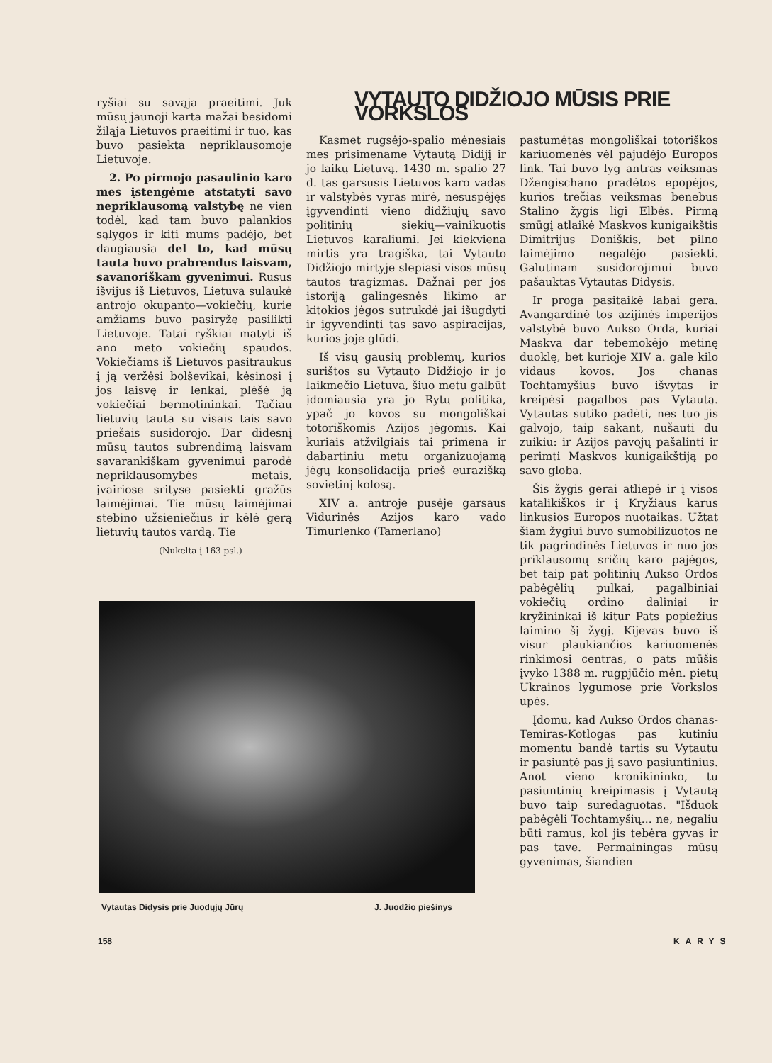ryšiai su savąja praeitimi. Juk mūsų jaunoji karta mažai besidomi žiląja Lietuvos praeitimi ir tuo, kas buvo pasiekta nepriklausomoje Lietuvoje.
2. Po pirmojo pasaulinio karo mes įstengėme atstatyti savo nepriklausomą valstybę ne vien todėl, kad tam buvo palankios sąlygos ir kiti mums padėjo, bet daugiausia del to, kad mūsų tauta buvo prabrendus laisvam, savanoriškam gyvenimui. Rusus išvijus iš Lietuvos, Lietuva sulaukė antrojo okupanto—vokiečių, kurie amžiams buvo pasiryžę pasilikti Lietuvoje. Tatai ryškiai matyti iš ano meto vokiečių spaudos. Vokiečiams iš Lietuvos pasitraukus į ją veržėsi bolševikai, kėsinosi į jos laisvę ir lenkai, plėšė ją vokiečiai bermotininkai. Tačiau lietuvių tauta su visais tais savo priešais susidorojo. Dar didesnį mūsų tautos subrendimą laisvam savarankiškam gyvenimui parodė nepriklausomybės metais, įvairiose srityse pasiekti gražūs laimėjimai. Tie mūsų laimėjimai stebino užsieniečius ir kėlė gerą lietuvių tautos vardą. Tie
(Nukelta į 163 psl.)
VYTAUTO DIDŽIOJO MŪSIS PRIE VORKSLOS
Kasmet rugsėjo-spalio mėnesiais mes prisimename Vytautą Didijį ir jo laikų Lietuvą. 1430 m. spalio 27 d. tas garsusis Lietuvos karo vadas ir valstybės vyras mirė, nesuspėjęs įgyvendinti vieno didžiųjų savo politinių siekių—vainikuotis Lietuvos karaliumi. Jei kiekviena mirtis yra tragiška, tai Vytauto Didžiojo mirtyje slepiasi visos mūsų tautos tragizmas. Dažnai per jos istoriją galingesnės likimo ar kitokios jėgos sutrukdė jai išugdyti ir įgyvendinti tas savo aspiracijas, kurios joje glūdi.
Iš visų gausių problemų, kurios surištos su Vytauto Didžiojo ir jo laikmečio Lietuva, šiuo metu galbūt įdomiausia yra jo Rytų politika, ypač jo kovos su mongoliškai totoriškomis Azijos jėgomis. Kai kuriais atžvilgiais tai primena ir dabartiniu metu organizuojamą jėgų konsolidaciją prieš eurazišką sovietinį kolosą.
XIV a. antroje pusėje garsaus Vidurinės Azijos karo vado Timurlenko (Tamerlano)
pastumėtas mongoliškai totoriškos kariuomenės vėl pajudėjo Europos link. Tai buvo lyg antras veiksmas Džengischano pradėtos epopėjos, kurios trečias veiksmas benebus Stalino žygis ligi Elbės. Pirmą smūgį atlaikė Maskvos kunigaikštis Dimitrijus Doniškis, bet pilno laimėjimo negalėjo pasiekti. Galutinam susidorojimui buvo pašauktas Vytautas Didysis.
Ir proga pasitaikė labai gera. Avangardinė tos azijinės imperijos valstybė buvo Aukso Orda, kuriai Maskva dar tebemokėjo metinę duoklę, bet kurioje XIV a. gale kilo vidaus kovos. Jos chanas Tochtamyšius buvo išvytas ir kreipėsi pagalbos pas Vytautą. Vytautas sutiko padėti, nes tuo jis galvojo, taip sakant, nušauti du zuikiu: ir Azijos pavojų pašalinti ir perimti Maskvos kunigaikštiją po savo globa.
Šis žygis gerai atliepė ir į visos katalikiškos ir į Kryžiaus karus linkusios Europos nuotaikas. Užtat šiam žygiui buvo sumobilizuotos ne tik pagrindinės Lietuvos ir nuo jos priklausomų sričių karo pajėgos, bet taip pat politinių Aukso Ordos pabėgėlių pulkai, pagalbiniai vokiečių ordino daliniai ir kryžininkai iš kitur Pats popiežius laimino šį žygį. Kijevas buvo iš visur plaukiančios kariuomenės rinkimosi centras, o pats mūšis įvyko 1388 m. rugpjūčio mėn. pietų Ukrainos lygumose prie Vorkslos upės.
Įdomu, kad Aukso Ordos chanas-Temiras-Kotlogas pas kutiniu momentu bandė tartis su Vytautu ir pasiuntė pas jį savo pasiuntinius. Anot vieno kronikininko, tu pasiuntinių kreipimasis į Vytautą buvo taip suredaguotas. "Išduok pabėgėli Tochtamyšių... ne, negaliu būti ramus, kol jis tebėra gyvas ir pas tave. Permainingas mūsų gyvenimas, šiandien
Vytautas Didysis prie Juodųjų Jūrų
J. Juodžio piešinys
158 KARYS